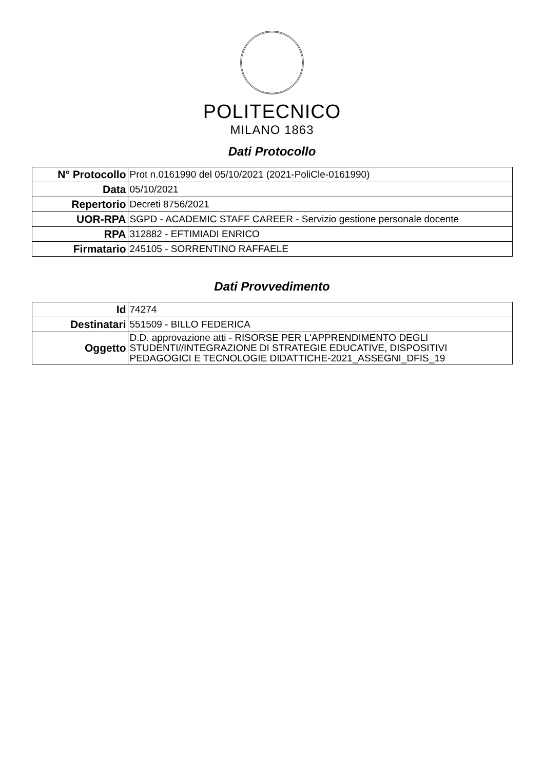POLITECNICO
MILANO 1863
Dati Protocollo
| N° Protocollo | Prot n.0161990 del 05/10/2021 (2021-PoliCle-0161990) |
| Data | 05/10/2021 |
| Repertorio | Decreti 8756/2021 |
| UOR-RPA | SGPD - ACADEMIC STAFF CAREER - Servizio gestione personale docente |
| RPA | 312882 - EFTIMIADI ENRICO |
| Firmatario | 245105 - SORRENTINO RAFFAELE |
Dati Provvedimento
| Id | 74274 |
| Destinatari | 551509 - BILLO FEDERICA |
| Oggetto | D.D. approvazione atti - RISORSE PER L'APPRENDIMENTO DEGLI STUDENTI//INTEGRAZIONE DI STRATEGIE EDUCATIVE, DISPOSITIVI PEDAGOGICI E TECNOLOGIE DIDATTICHE-2021_ASSEGNI_DFIS_19 |